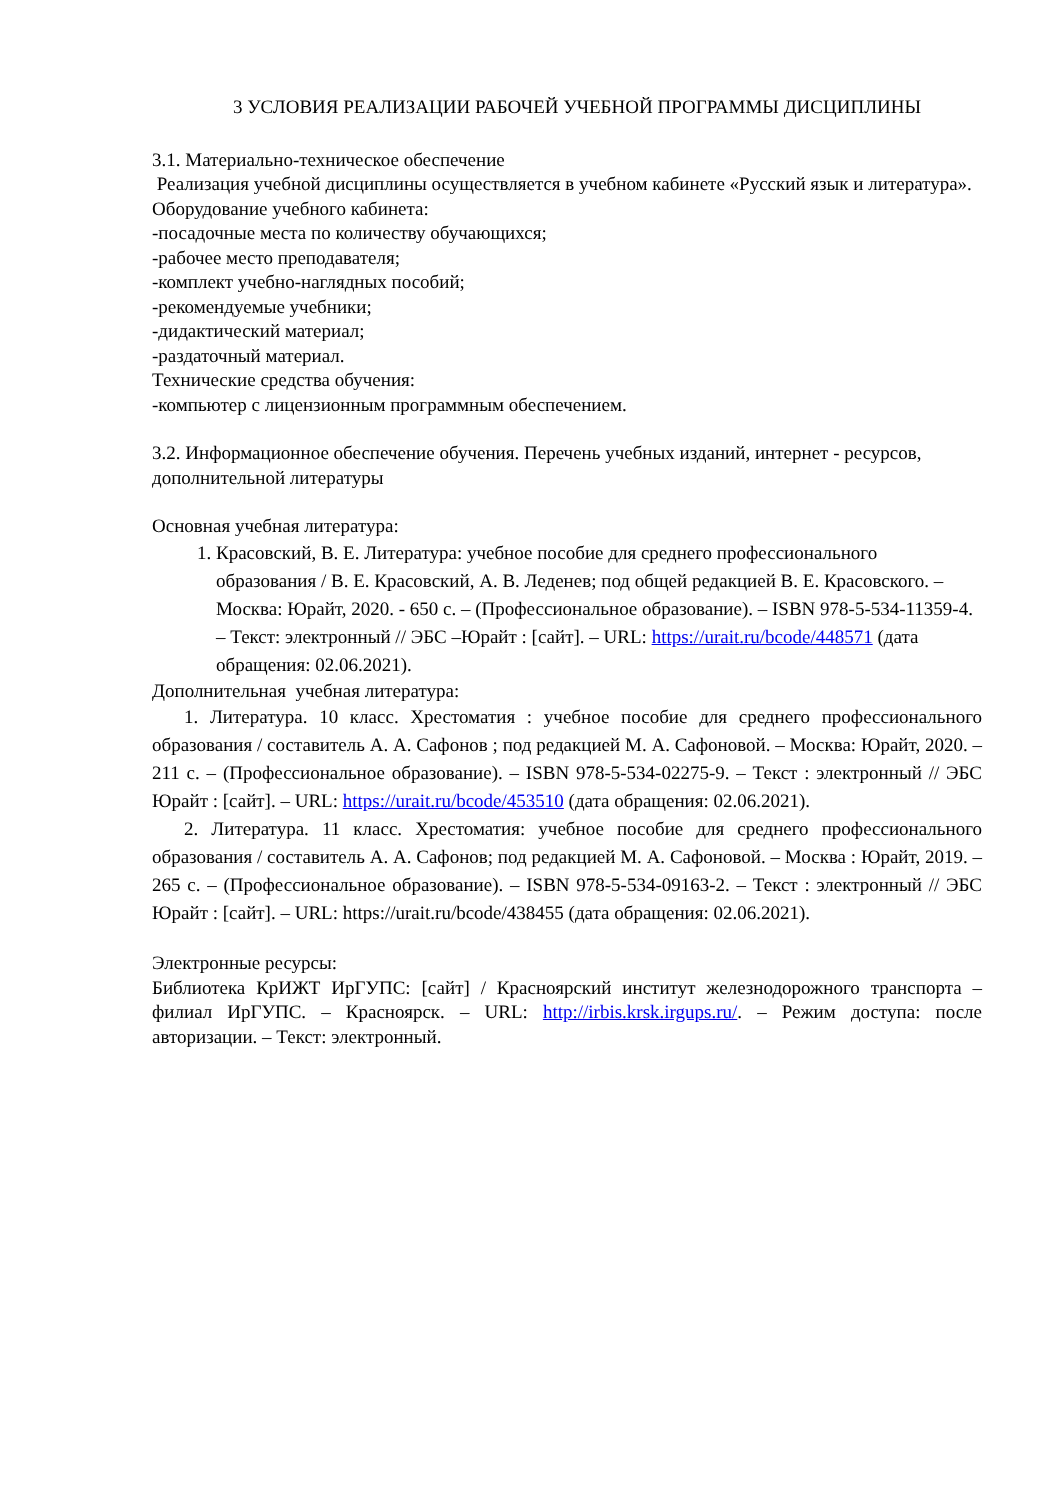3 УСЛОВИЯ РЕАЛИЗАЦИИ РАБОЧЕЙ УЧЕБНОЙ ПРОГРАММЫ ДИСЦИПЛИНЫ
3.1. Материально-техническое обеспечение
Реализация учебной дисциплины осуществляется в учебном кабинете «Русский язык и литература».
Оборудование учебного кабинета:
-посадочные места по количеству обучающихся;
-рабочее место преподавателя;
-комплект учебно-наглядных пособий;
-рекомендуемые учебники;
-дидактический материал;
-раздаточный материал.
Технические средства обучения:
-компьютер с лицензионным программным обеспечением.
3.2. Информационное обеспечение обучения. Перечень учебных изданий, интернет - ресурсов, дополнительной литературы
Основная учебная литература:
1. Красовский, В. Е. Литература: учебное пособие для среднего профессионального образования / В. Е. Красовский, А. В. Леденев; под общей редакцией В. Е. Красовского. – Москва: Юрайт, 2020. - 650 с. – (Профессиональное образование). – ISBN 978-5-534-11359-4. – Текст: электронный // ЭБС –Юрайт : [сайт]. – URL: https://urait.ru/bcode/448571 (дата обращения: 02.06.2021).
Дополнительная учебная литература:
1. Литература. 10 класс. Хрестоматия : учебное пособие для среднего профессионального образования / составитель А. А. Сафонов ; под редакцией М. А. Сафоновой. – Москва: Юрайт, 2020. – 211 с. – (Профессиональное образование). – ISBN 978-5-534-02275-9. – Текст : электронный // ЭБС Юрайт : [сайт]. – URL: https://urait.ru/bcode/453510 (дата обращения: 02.06.2021).
2. Литература. 11 класс. Хрестоматия: учебное пособие для среднего профессионального образования / составитель А. А. Сафонов; под редакцией М. А. Сафоновой. – Москва : Юрайт, 2019. – 265 с. – (Профессиональное образование). – ISBN 978-5-534-09163-2. – Текст : электронный // ЭБС Юрайт : [сайт]. – URL: https://urait.ru/bcode/438455 (дата обращения: 02.06.2021).
Электронные ресурсы:
Библиотека КрИЖТ ИрГУПС: [сайт] / Красноярский институт железнодорожного транспорта –филиал ИрГУПС. – Красноярск. – URL: http://irbis.krsk.irgups.ru/. – Режим доступа: после авторизации. – Текст: электронный.